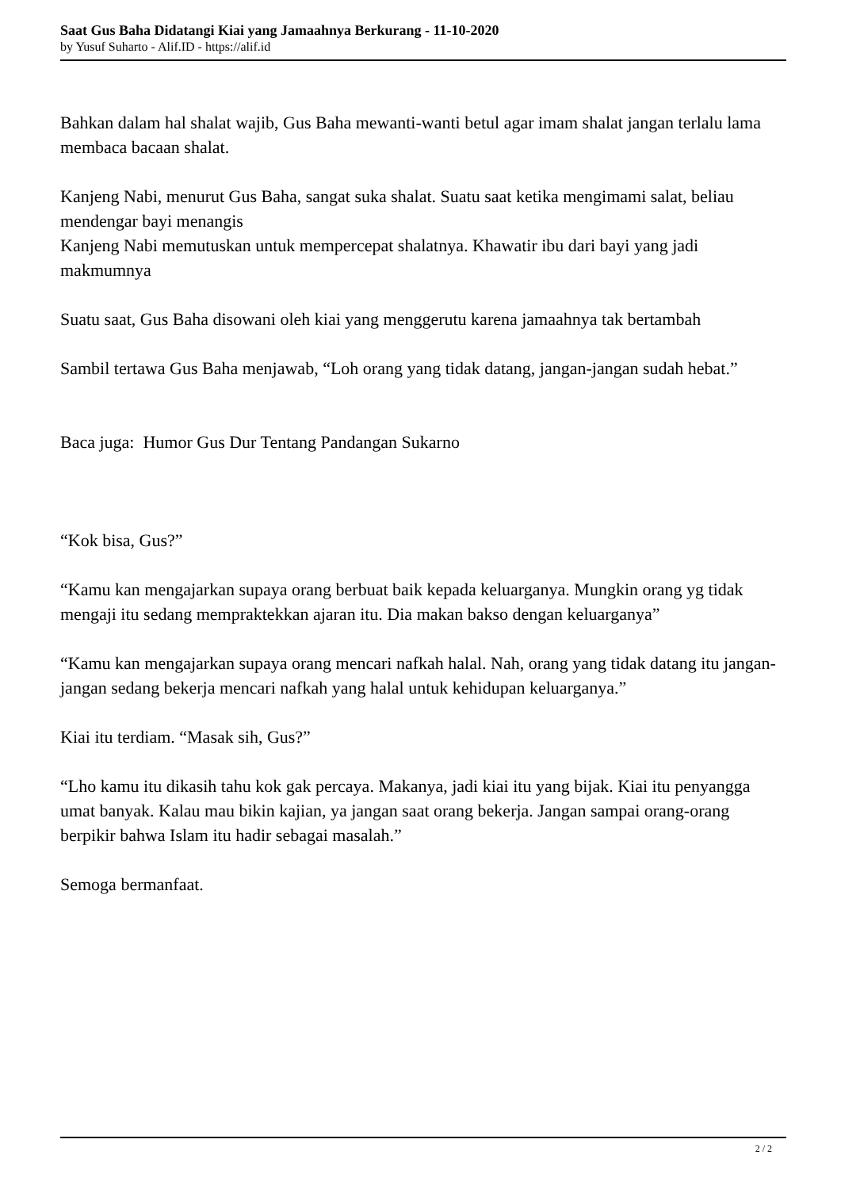Saat Gus Baha Didatangi Kiai yang Jamaahnya Berkurang - 11-10-2020
by Yusuf Suharto - Alif.ID - https://alif.id
Bahkan dalam hal shalat wajib, Gus Baha mewanti-wanti betul agar imam shalat jangan terlalu lama membaca bacaan shalat.
Kanjeng Nabi, menurut Gus Baha, sangat suka shalat. Suatu saat ketika mengimami salat, beliau mendengar bayi menangis
Kanjeng Nabi memutuskan untuk mempercepat shalatnya. Khawatir ibu dari bayi yang jadi makmumnya
Suatu saat, Gus Baha disowani oleh kiai yang menggerutu karena jamaahnya tak bertambah
Sambil tertawa Gus Baha menjawab, “Loh orang yang tidak datang, jangan-jangan sudah hebat.”
Baca juga: Humor Gus Dur Tentang Pandangan Sukarno
“Kok bisa, Gus?”
“Kamu kan mengajarkan supaya orang berbuat baik kepada keluarganya. Mungkin orang yg tidak mengaji itu sedang mempraktekkan ajaran itu. Dia makan bakso dengan keluarganya”
“Kamu kan mengajarkan supaya orang mencari nafkah halal. Nah, orang yang tidak datang itu jangan-jangan sedang bekerja mencari nafkah yang halal untuk kehidupan keluarganya.”
Kiai itu terdiam. “Masak sih, Gus?”
“Lho kamu itu dikasih tahu kok gak percaya. Makanya, jadi kiai itu yang bijak. Kiai itu penyangga umat banyak. Kalau mau bikin kajian, ya jangan saat orang bekerja. Jangan sampai orang-orang berpikir bahwa Islam itu hadir sebagai masalah.”
Semoga bermanfaat.
2 / 2